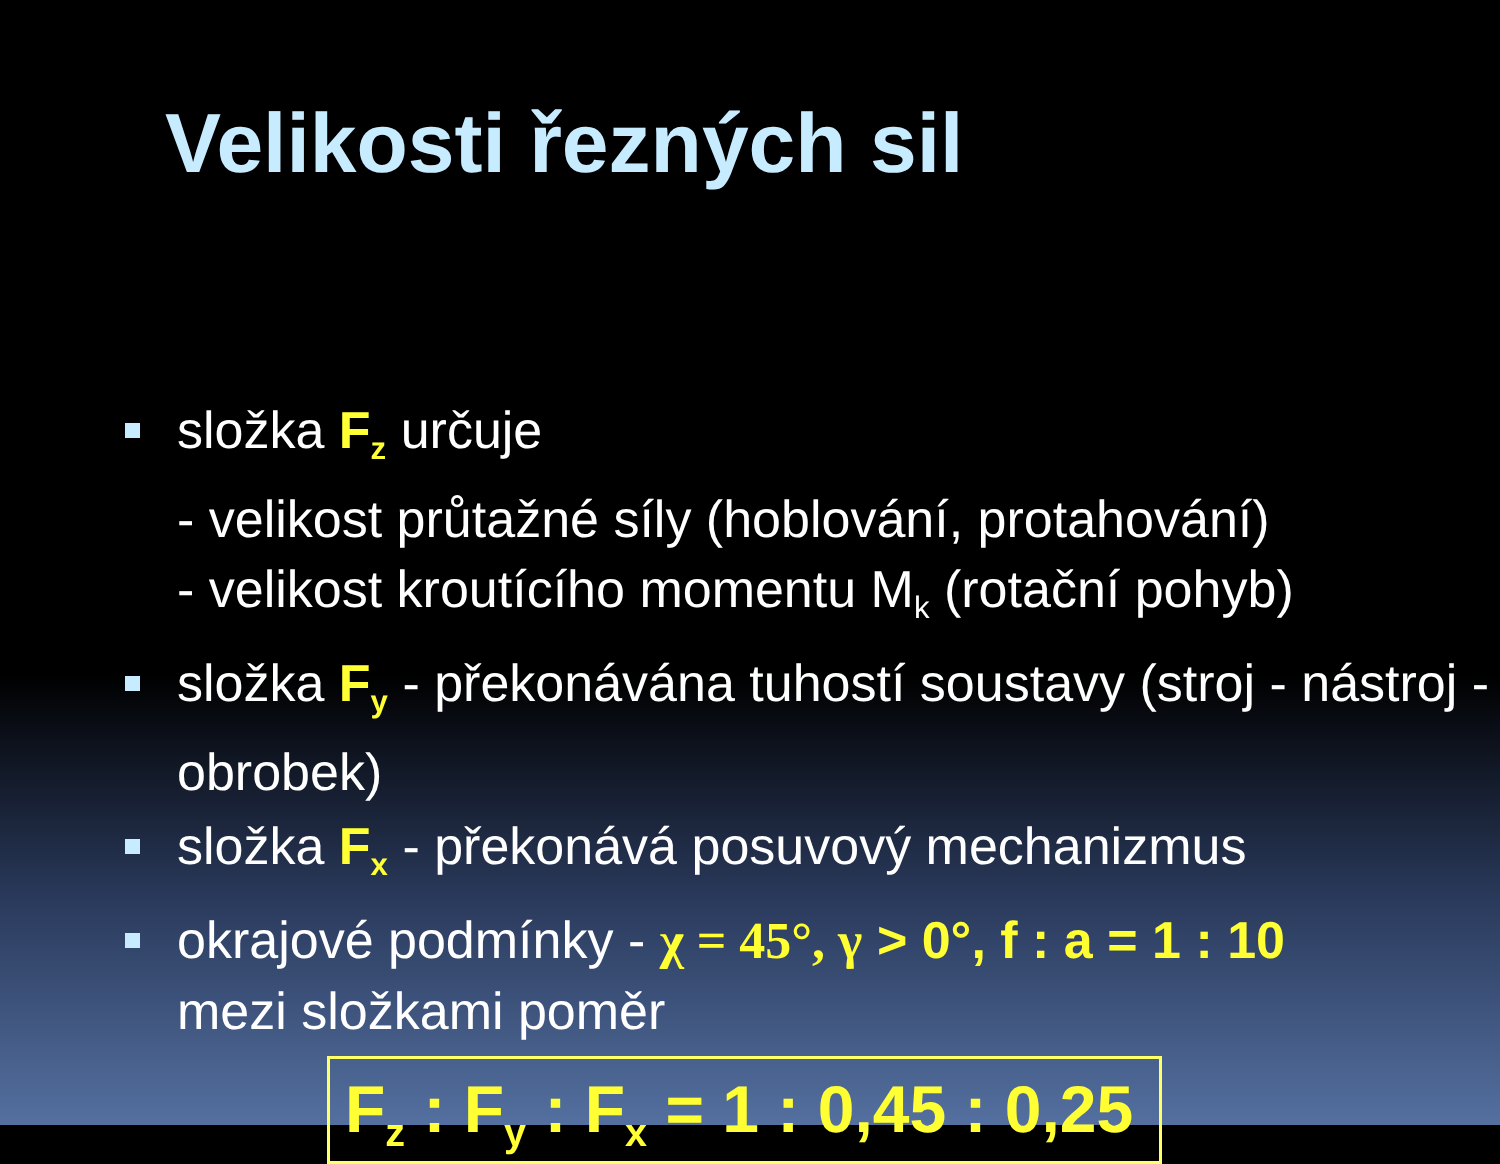Velikosti řezných sil
složka F<sub>z</sub> určuje
- velikost průtažné síly (hoblování, protahování)
- velikost kroutícího momentu M<sub>k</sub> (rotační pohyb)
složka F<sub>y</sub> - překonávána tuhostí soustavy (stroj - nástroj - obrobek)
složka F<sub>x</sub> - překonává posuvový mechanizmus
okrajové podmínky - χ = 45°, γ > 0°, f : a = 1 : 10
mezi složkami poměr
F<sub>z</sub> : F<sub>y</sub> : F<sub>x</sub> = 1 : 0,45 : 0,25